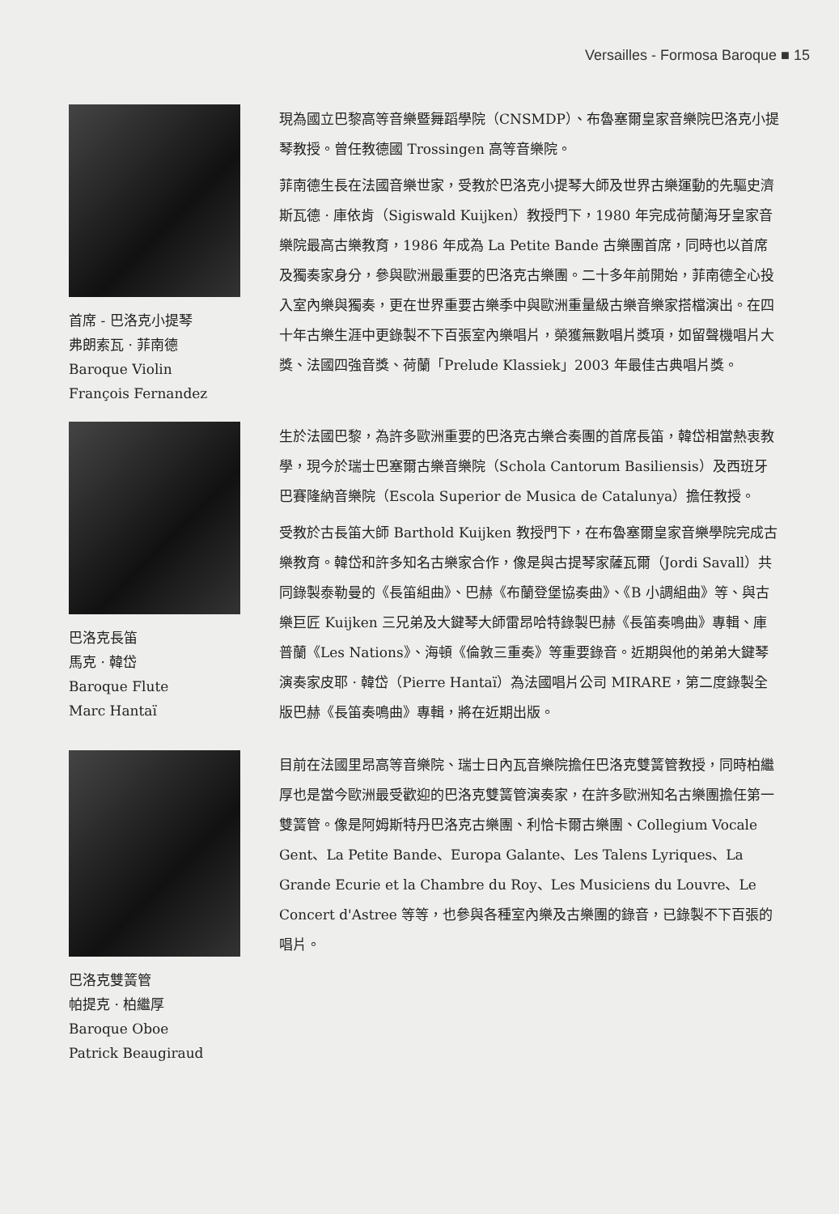Versailles - Formosa Baroque ■ 15
首席 - 巴洛克小提琴
弗朗索瓦 · 菲南德
Baroque Violin
François Fernandez
現為國立巴黎高等音樂暨舞蹈學院（CNSMDP）、布魯塞爾皇家音樂院巴洛克小提琴教授。曾任教德國 Trossingen 高等音樂院。
菲南德生長在法國音樂世家，受教於巴洛克小提琴大師及世界古樂運動的先驅史濟斯瓦德 · 庫依肯（Sigiswald Kuijken）教授門下，1980 年完成荷蘭海牙皇家音樂院最高古樂教育，1986 年成為 La Petite Bande 古樂團首席，同時也以首席及獨奏家身分，參與歐洲最重要的巴洛克古樂團。二十多年前開始，菲南德全心投入室內樂與獨奏，更在世界重要古樂季中與歐洲重量級古樂音樂家搭檔演出。在四十年古樂生涯中更錄製不下百張室內樂唱片，榮獲無數唱片獎項，如留聲機唱片大獎、法國四強音獎、荷蘭「Prelude Klassiek」2003 年最佳古典唱片獎。
巴洛克長笛
馬克 · 韓岱
Baroque Flute
Marc Hantaï
生於法國巴黎，為許多歐洲重要的巴洛克古樂合奏團的首席長笛，韓岱相當熱衷教學，現今於瑞士巴塞爾古樂音樂院（Schola Cantorum Basiliensis）及西班牙巴賽隆納音樂院（Escola Superior de Musica de Catalunya）擔任教授。
受教於古長笛大師 Barthold Kuijken 教授門下，在布魯塞爾皇家音樂學院完成古樂教育。韓岱和許多知名古樂家合作，像是與古提琴家薩瓦爾（Jordi Savall）共同錄製泰勒曼的《長笛組曲》、巴赫《布蘭登堡協奏曲》、《B 小調組曲》等、與古樂巨匠 Kuijken 三兄弟及大鍵琴大師雷昂哈特錄製巴赫《長笛奏鳴曲》專輯、庫普蘭《Les Nations》、海頓《倫敦三重奏》等重要錄音。近期與他的弟弟大鍵琴演奏家皮耶 · 韓岱（Pierre Hantaï）為法國唱片公司 MIRARE，第二度錄製全版巴赫《長笛奏鳴曲》專輯，將在近期出版。
巴洛克雙簧管
帕提克 · 柏繼厚
Baroque Oboe
Patrick Beaugiraud
目前在法國里昂高等音樂院、瑞士日內瓦音樂院擔任巴洛克雙簧管教授，同時柏繼厚也是當今歐洲最受歡迎的巴洛克雙簧管演奏家，在許多歐洲知名古樂團擔任第一雙簧管。像是阿姆斯特丹巴洛克古樂團、利恰卡爾古樂團、Collegium Vocale Gent、La Petite Bande、Europa Galante、Les Talens Lyriques、La Grande Ecurie et la Chambre du Roy、Les Musiciens du Louvre、Le Concert d'Astree 等等，也參與各種室內樂及古樂團的錄音，已錄製不下百張的唱片。